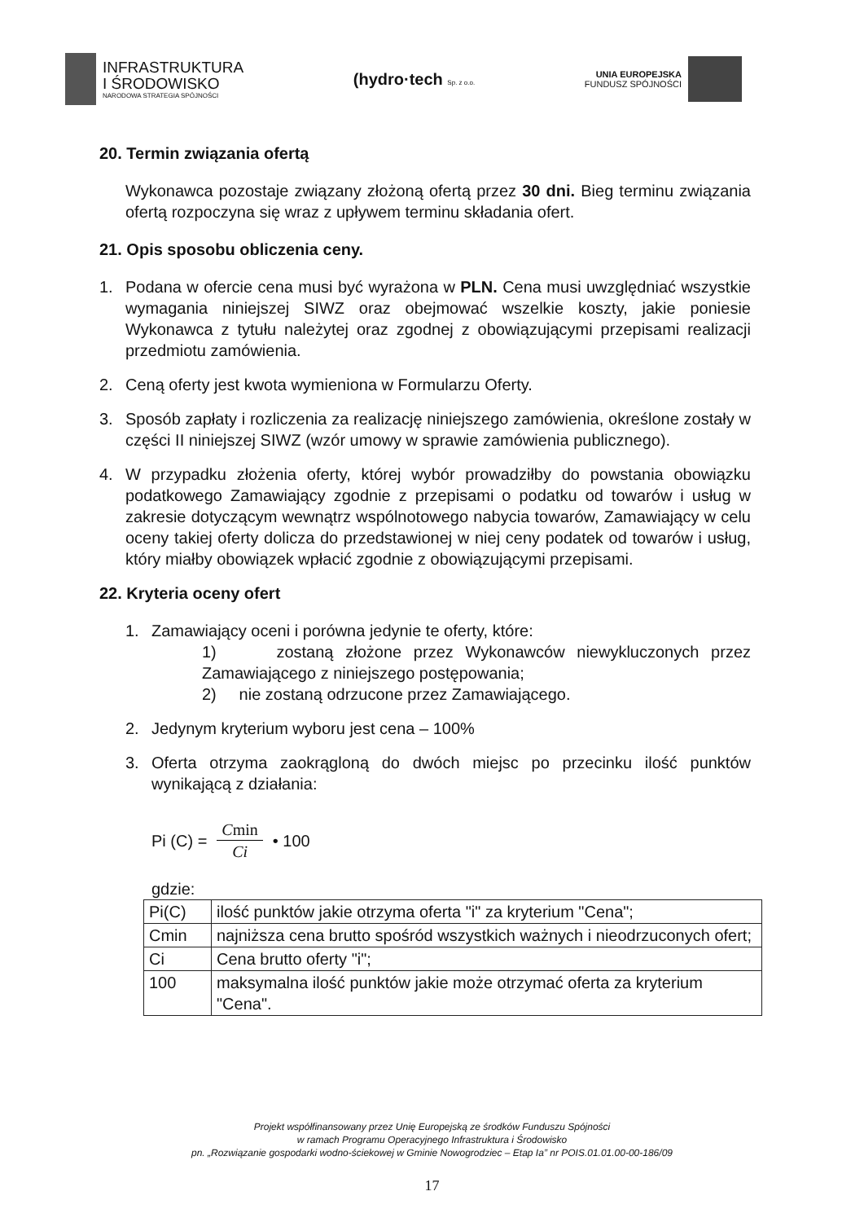INFRASTRUKTURA
I ŚRODOWISKO
NARODOWA STRATEGIA SPÓJNOŚCI
(hydro·tech Sp. z o.o.
UNIA EUROPEJSKA
FUNDUSZ SPÓJNOŚCI
20. Termin związania ofertą
Wykonawca pozostaje związany złożoną ofertą przez 30 dni. Bieg terminu związania ofertą rozpoczyna się wraz z upływem terminu składania ofert.
21. Opis sposobu obliczenia ceny.
1. Podana w ofercie cena musi być wyrażona w PLN. Cena musi uwzględniać wszystkie wymagania niniejszej SIWZ oraz obejmować wszelkie koszty, jakie poniesie Wykonawca z tytułu należytej oraz zgodnej z obowiązującymi przepisami realizacji przedmiotu zamówienia.
2. Ceną oferty jest kwota wymieniona w Formularzu Oferty.
3. Sposób zapłaty i rozliczenia za realizację niniejszego zamówienia, określone zostały w części II niniejszej SIWZ (wzór umowy w sprawie zamówienia publicznego).
4. W przypadku złożenia oferty, której wybór prowadziłby do powstania obowiązku podatkowego Zamawiający zgodnie z przepisami o podatku od towarów i usług w zakresie dotyczącym wewnątrz wspólnotowego nabycia towarów, Zamawiający w celu oceny takiej oferty dolicza do przedstawionej w niej ceny podatek od towarów i usług, który miałby obowiązek wpłacić zgodnie z obowiązującymi przepisami.
22. Kryteria oceny ofert
1. Zamawiający oceni i porówna jedynie te oferty, które:
1) zostaną złożone przez Wykonawców niewykluczonych przez Zamawiającego z niniejszego postępowania;
2) nie zostaną odrzucone przez Zamawiającego.
2. Jedynym kryterium wyboru jest cena – 100%
3. Oferta otrzyma zaokrągloną do dwóch miejsc po przecinku ilość punktów wynikającą z działania:
Pi (C) = Cmin Ci • 100
gdzie:
| Pi(C) | ilość punktów jakie otrzyma oferta "i" za kryterium "Cena"; |
| Cmin | najniższa cena brutto spośród wszystkich ważnych i nieodrzuconych ofert; |
| Ci | Cena brutto oferty "i"; |
| 100 | maksymalna ilość punktów jakie może otrzymać oferta za kryterium "Cena". |
Projekt współfinansowany przez Unię Europejską ze środków Funduszu Spójności
w ramach Programu Operacyjnego Infrastruktura i Środowisko
pn. „Rozwiązanie gospodarki wodno-ściekowej w Gminie Nowogrodziec – Etap Ia” nr POIS.01.01.00-00-186/09
17